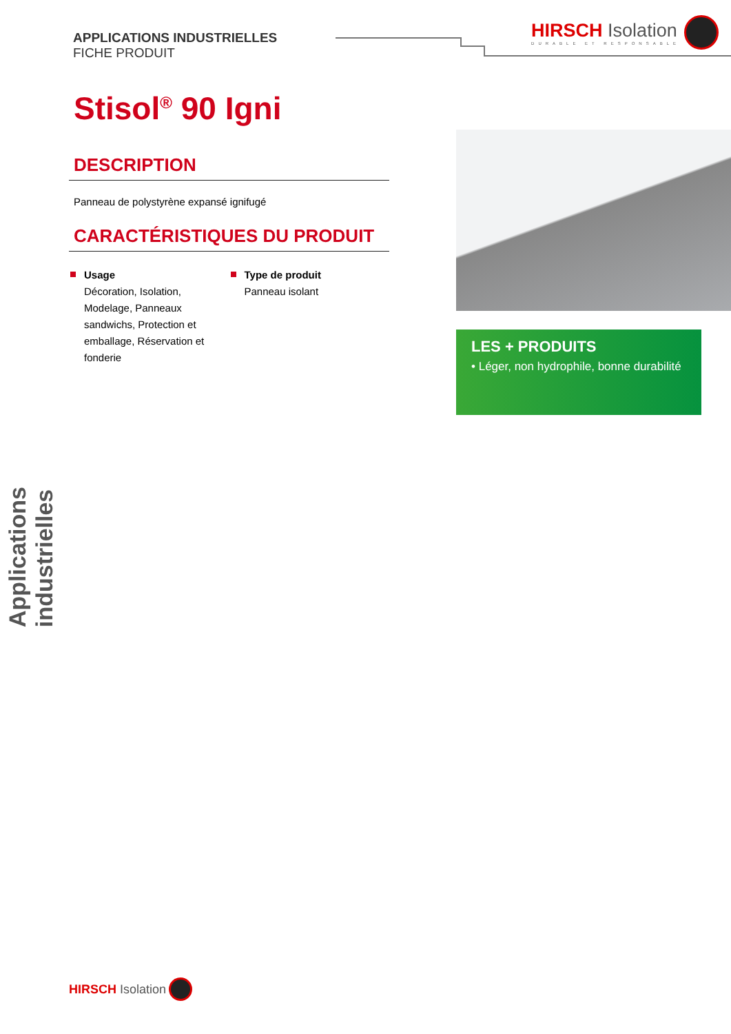APPLICATIONS INDUSTRIELLES
FICHE PRODUIT
HIRSCH Isolation
DURABLE ET RESPONSABLE
Stisol<sup>®</sup> 90 Igni
DESCRIPTION
Panneau de polystyrène expansé ignifugé
CARACTÉRISTIQUES DU PRODUIT
Usage
Décoration, Isolation, Modelage, Panneaux sandwichs, Protection et emballage, Réservation et fonderie
Type de produit
Panneau isolant
LES + PRODUITS
• Léger, non hydrophile, bonne durabilité
Applications industrielles
HIRSCH Isolation